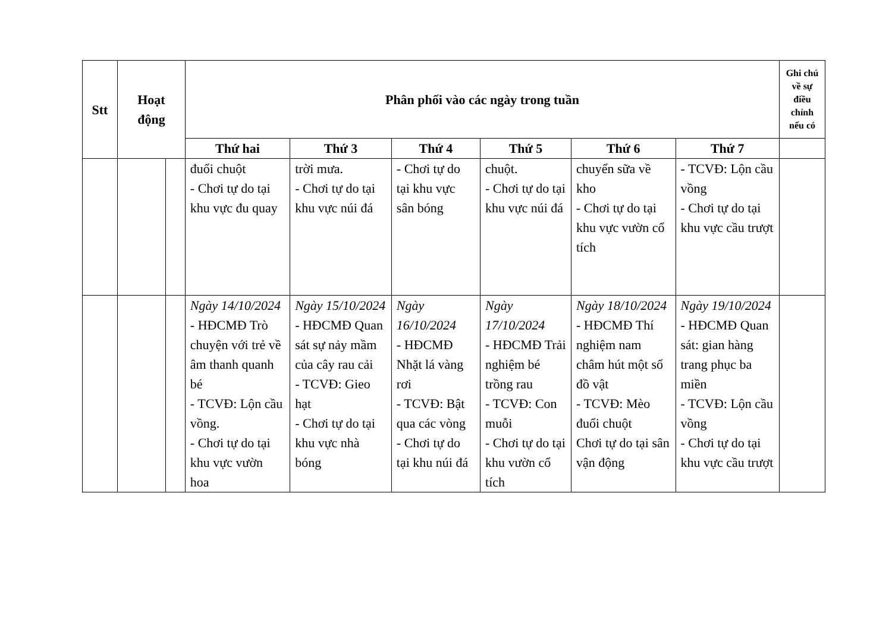| Stt | Hoạt động | | Phân phối vào các ngày trong tuần | | | | | | Ghi chú về sự điều chỉnh nếu có |
| --- | --- | --- | --- | --- | --- | --- | --- | --- | --- |
| | | | Thứ hai | Thứ 3 | Thứ 4 | Thứ 5 | Thứ 6 | Thứ 7 | |
| | | | đuổi chuột - Chơi tự do tại khu vực đu quay | trời mưa. - Chơi tự do tại khu vực núi đá | - Chơi tự do tại khu vực sân bóng | chuột. - Chơi tự do tại khu vực núi đá | chuyển sữa về kho - Chơi tự do tại khu vực vườn cổ tích | - TCVĐ: Lộn cầu vồng - Chơi tự do tại khu vực cầu trượt | |
| | | | Ngày 14/10/2024 - HĐCMĐ Trò chuyện với trẻ về âm thanh quanh bé - TCVĐ: Lộn cầu vồng. - Chơi tự do tại khu vực vườn hoa | Ngày 15/10/2024 - HĐCMĐ Quan sát sự nảy mầm của cây rau cải - TCVĐ: Gieo hạt - Chơi tự do tại khu vực nhà bóng | Ngày 16/10/2024 - HĐCMĐ Nhặt lá vàng rơi - TCVĐ: Bật qua các vòng - Chơi tự do tại khu núi đá | Ngày 17/10/2024 - HĐCMĐ Trải nghiệm bé trồng rau - TCVĐ: Con muỗi - Chơi tự do tại khu vườn cổ tích | Ngày 18/10/2024 - HĐCMĐ Thí nghiệm nam châm hút một số đồ vật - TCVĐ: Mèo đuổi chuột Chơi tự do tại sân vận động | Ngày 19/10/2024 - HĐCMĐ Quan sát: gian hàng trang phục ba miền - TCVĐ: Lộn cầu vồng - Chơi tự do tại khu vực cầu trượt | |